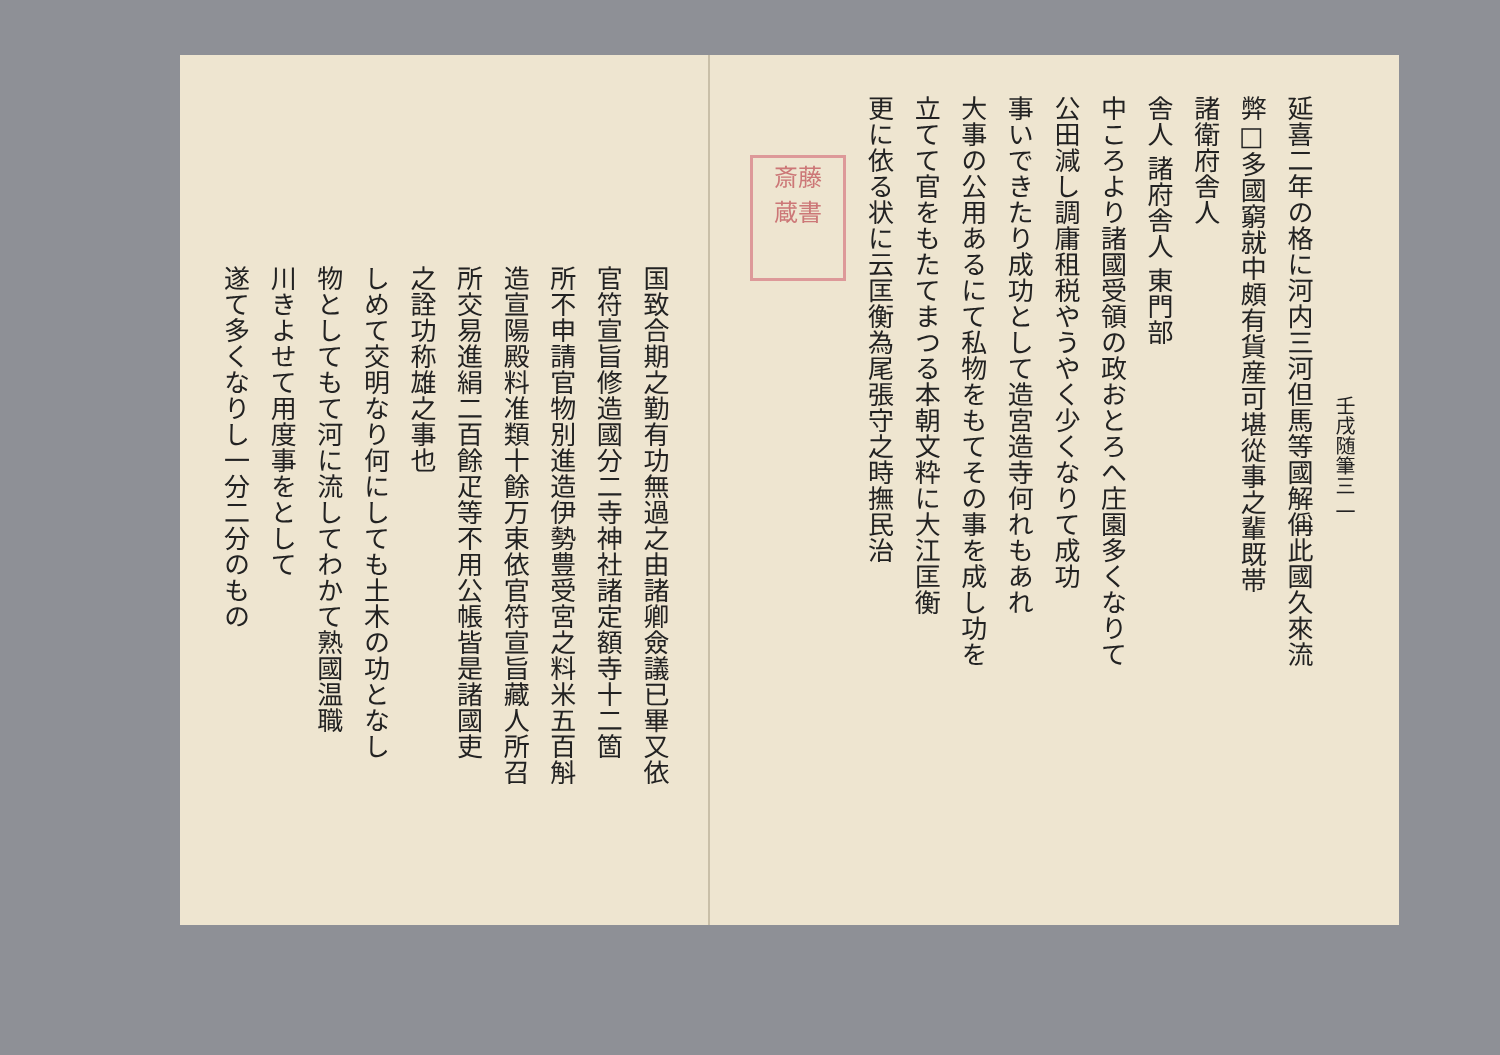国致合期之勤有功無過之由諸卿僉議已畢又依
官符宣旨修造國分二寺神社諸定額寺十二箇
所不申請官物別進造伊勢豊受宮之料米五百斛
造宣陽殿料准類十餘万束依官符宣旨藏人所召
所交易進絹二百餘疋等不用公帳皆是諸國吏
之詮功称雄之事也
しめて交明なり何にしても土木の功となし
物としてもて河に流してわかて熟國温職
川きよせて用度事をとして
遂て多くなりし一分二分のもの
壬戌随筆三 一
延喜二年の格に河内三河但馬等國解偁此國久來流
弊□多國窮就中頗有貨産可堪從事之輩既帯
諸衛府舎人
舎人 諸府舎人 東門部
中ころより諸國受領の政おとろへ庄園多くなりて
公田減し調庸租税やうやく少くなりて成功
事いできたり成功として造宮造寺何れもあれ
大事の公用あるにて私物をもてその事を成し功を
立てて官をもたてまつる本朝文粋に大江匡衡
更に依る状に云匡衡為尾張守之時撫民治
斎藤
蔵書